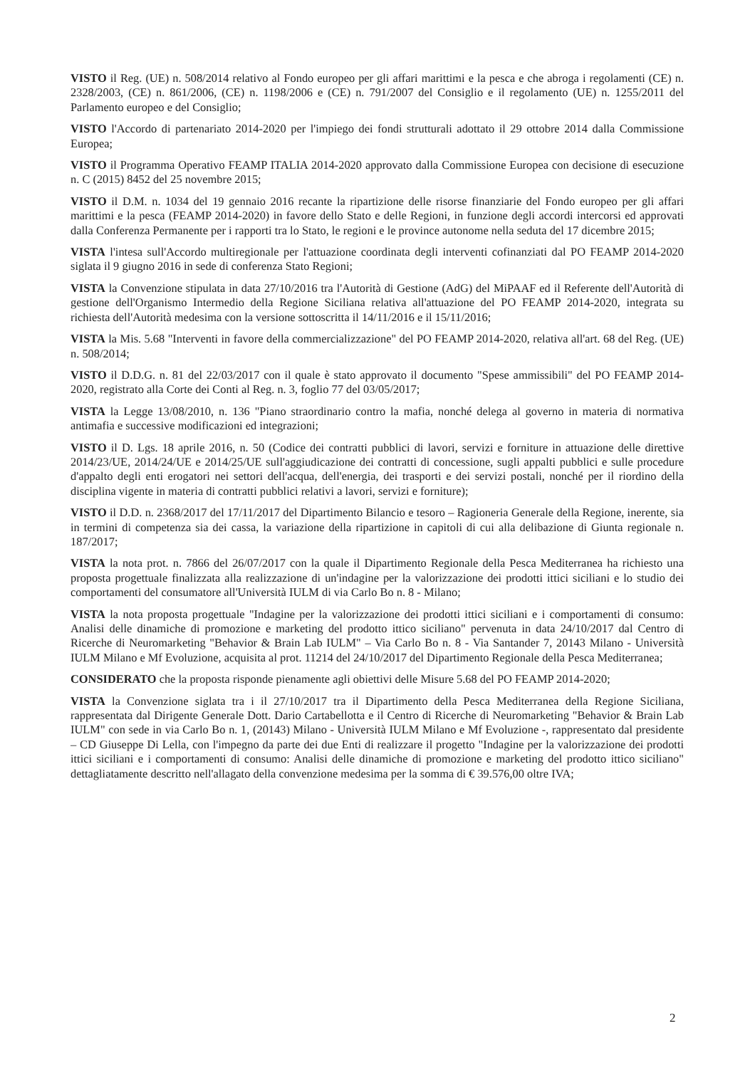VISTO il Reg. (UE) n. 508/2014 relativo al Fondo europeo per gli affari marittimi e la pesca e che abroga i regolamenti (CE) n. 2328/2003, (CE) n. 861/2006, (CE) n. 1198/2006 e (CE) n. 791/2007 del Consiglio e il regolamento (UE) n. 1255/2011 del Parlamento europeo e del Consiglio;
VISTO l'Accordo di partenariato 2014-2020 per l'impiego dei fondi strutturali adottato il 29 ottobre 2014 dalla Commissione Europea;
VISTO il Programma Operativo FEAMP ITALIA 2014-2020 approvato dalla Commissione Europea con decisione di esecuzione n. C (2015) 8452 del 25 novembre 2015;
VISTO il D.M. n. 1034 del 19 gennaio 2016 recante la ripartizione delle risorse finanziarie del Fondo europeo per gli affari marittimi e la pesca (FEAMP 2014-2020) in favore dello Stato e delle Regioni, in funzione degli accordi intercorsi ed approvati dalla Conferenza Permanente per i rapporti tra lo Stato, le regioni e le province autonome nella seduta del 17 dicembre 2015;
VISTA l'intesa sull'Accordo multiregionale per l'attuazione coordinata degli interventi cofinanziati dal PO FEAMP 2014-2020 siglata il 9 giugno 2016 in sede di conferenza Stato Regioni;
VISTA la Convenzione stipulata in data 27/10/2016 tra l'Autorità di Gestione (AdG) del MiPAAF ed il Referente dell'Autorità di gestione dell'Organismo Intermedio della Regione Siciliana relativa all'attuazione del PO FEAMP 2014-2020, integrata su richiesta dell'Autorità medesima con la versione sottoscritta il 14/11/2016 e il 15/11/2016;
VISTA la Mis. 5.68 "Interventi in favore della commercializzazione" del PO FEAMP 2014-2020, relativa all'art. 68 del Reg. (UE) n. 508/2014;
VISTO il D.D.G. n. 81 del 22/03/2017 con il quale è stato approvato il documento "Spese ammissibili" del PO FEAMP 2014-2020, registrato alla Corte dei Conti al Reg. n. 3, foglio 77 del 03/05/2017;
VISTA la Legge 13/08/2010, n. 136 "Piano straordinario contro la mafia, nonché delega al governo in materia di normativa antimafia e successive modificazioni ed integrazioni;
VISTO il D. Lgs. 18 aprile 2016, n. 50 (Codice dei contratti pubblici di lavori, servizi e forniture in attuazione delle direttive 2014/23/UE, 2014/24/UE e 2014/25/UE sull'aggiudicazione dei contratti di concessione, sugli appalti pubblici e sulle procedure d'appalto degli enti erogatori nei settori dell'acqua, dell'energia, dei trasporti e dei servizi postali, nonché per il riordino della disciplina vigente in materia di contratti pubblici relativi a lavori, servizi e forniture);
VISTO il D.D. n. 2368/2017 del 17/11/2017 del Dipartimento Bilancio e tesoro – Ragioneria Generale della Regione, inerente, sia in termini di competenza sia dei cassa, la variazione della ripartizione in capitoli di cui alla delibazione di Giunta regionale n. 187/2017;
VISTA la nota prot. n. 7866 del 26/07/2017 con la quale il Dipartimento Regionale della Pesca Mediterranea ha richiesto una proposta progettuale finalizzata alla realizzazione di un'indagine per la valorizzazione dei prodotti ittici siciliani e lo studio dei comportamenti del consumatore all'Università IULM di via Carlo Bo n. 8 - Milano;
VISTA la nota proposta progettuale "Indagine per la valorizzazione dei prodotti ittici siciliani e i comportamenti di consumo: Analisi delle dinamiche di promozione e marketing del prodotto ittico siciliano" pervenuta in data 24/10/2017 dal Centro di Ricerche di Neuromarketing "Behavior & Brain Lab IULM" – Via Carlo Bo n. 8 - Via Santander 7, 20143 Milano - Università IULM Milano e Mf Evoluzione, acquisita al prot. 11214 del 24/10/2017 del Dipartimento Regionale della Pesca Mediterranea;
CONSIDERATO che la proposta risponde pienamente agli obiettivi delle Misure 5.68 del PO FEAMP 2014-2020;
VISTA la Convenzione siglata tra i il 27/10/2017 tra il Dipartimento della Pesca Mediterranea della Regione Siciliana, rappresentata dal Dirigente Generale Dott. Dario Cartabellotta e il Centro di Ricerche di Neuromarketing "Behavior & Brain Lab IULM" con sede in via Carlo Bo n. 1, (20143) Milano - Università IULM Milano e Mf Evoluzione -, rappresentato dal presidente – CD Giuseppe Di Lella, con l'impegno da parte dei due Enti di realizzare il progetto "Indagine per la valorizzazione dei prodotti ittici siciliani e i comportamenti di consumo: Analisi delle dinamiche di promozione e marketing del prodotto ittico siciliano" dettagliatamente descritto nell'allagato della convenzione medesima per la somma di € 39.576,00 oltre IVA;
2